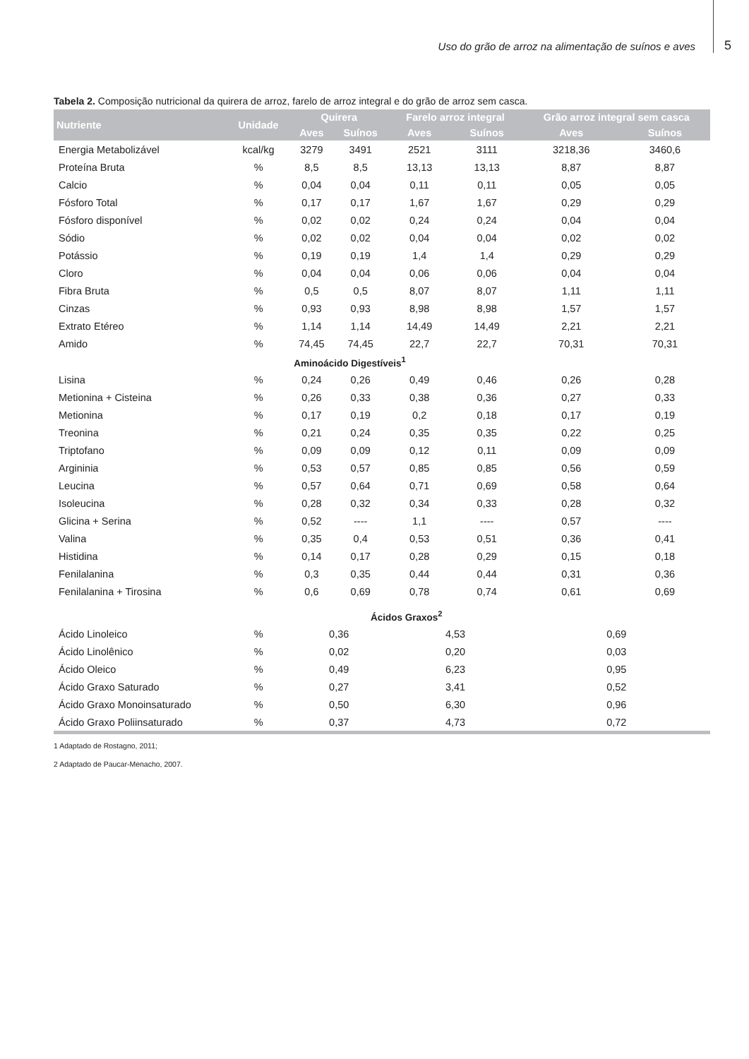Uso do grão de arroz na alimentação de suínos e aves
5
Tabela 2. Composição nutricional da quirera de arroz, farelo de arroz integral e do grão de arroz sem casca.
| Nutriente | Unidade | Quirera | | Farelo arroz integral | | Grão arroz integral sem casca | |
| --- | --- | --- | --- | --- | --- | --- | --- |
| | | Aves | Suínos | Aves | Suínos | Aves | Suínos |
| Energia Metabolizável | kcal/kg | 3279 | 3491 | 2521 | 3111 | 3218,36 | 3460,6 |
| Proteína Bruta | % | 8,5 | 8,5 | 13,13 | 13,13 | 8,87 | 8,87 |
| Calcio | % | 0,04 | 0,04 | 0,11 | 0,11 | 0,05 | 0,05 |
| Fósforo Total | % | 0,17 | 0,17 | 1,67 | 1,67 | 0,29 | 0,29 |
| Fósforo disponível | % | 0,02 | 0,02 | 0,24 | 0,24 | 0,04 | 0,04 |
| Sódio | % | 0,02 | 0,02 | 0,04 | 0,04 | 0,02 | 0,02 |
| Potássio | % | 0,19 | 0,19 | 1,4 | 1,4 | 0,29 | 0,29 |
| Cloro | % | 0,04 | 0,04 | 0,06 | 0,06 | 0,04 | 0,04 |
| Fibra Bruta | % | 0,5 | 0,5 | 8,07 | 8,07 | 1,11 | 1,11 |
| Cinzas | % | 0,93 | 0,93 | 8,98 | 8,98 | 1,57 | 1,57 |
| Extrato Etéreo | % | 1,14 | 1,14 | 14,49 | 14,49 | 2,21 | 2,21 |
| Amido | % | 74,45 | 74,45 | 22,7 | 22,7 | 70,31 | 70,31 |
| | Aminoácido Digestíveis<sup>1</sup> | | | | | | |
| Lisina | % | 0,24 | 0,26 | 0,49 | 0,46 | 0,26 | 0,28 |
| Metionina + Cisteina | % | 0,26 | 0,33 | 0,38 | 0,36 | 0,27 | 0,33 |
| Metionina | % | 0,17 | 0,19 | 0,2 | 0,18 | 0,17 | 0,19 |
| Treonina | % | 0,21 | 0,24 | 0,35 | 0,35 | 0,22 | 0,25 |
| Triptofano | % | 0,09 | 0,09 | 0,12 | 0,11 | 0,09 | 0,09 |
| Argininia | % | 0,53 | 0,57 | 0,85 | 0,85 | 0,56 | 0,59 |
| Leucina | % | 0,57 | 0,64 | 0,71 | 0,69 | 0,58 | 0,64 |
| Isoleucina | % | 0,28 | 0,32 | 0,34 | 0,33 | 0,28 | 0,32 |
| Glicina + Serina | % | 0,52 | ---- | 1,1 | ---- | 0,57 | ---- |
| Valina | % | 0,35 | 0,4 | 0,53 | 0,51 | 0,36 | 0,41 |
| Histidina | % | 0,14 | 0,17 | 0,28 | 0,29 | 0,15 | 0,18 |
| Fenilalanina | % | 0,3 | 0,35 | 0,44 | 0,44 | 0,31 | 0,36 |
| Fenilalanina + Tirosina | % | 0,6 | 0,69 | 0,78 | 0,74 | 0,61 | 0,69 |
| | | Ácidos Graxos<sup>2</sup> | | | | | |
| Ácido Linoleico | % | 0,36 | | 4,53 | | 0,69 | |
| Ácido Linolênico | % | 0,02 | | 0,20 | | 0,03 | |
| Ácido Oleico | % | 0,49 | | 6,23 | | 0,95 | |
| Ácido Graxo Saturado | % | 0,27 | | 3,41 | | 0,52 | |
| Ácido Graxo Monoinsaturado | % | 0,50 | | 6,30 | | 0,96 | |
| Ácido Graxo Poliinsaturado | % | 0,37 | | 4,73 | | 0,72 | |
1 Adaptado de Rostagno, 2011;
2 Adaptado de Paucar-Menacho, 2007.